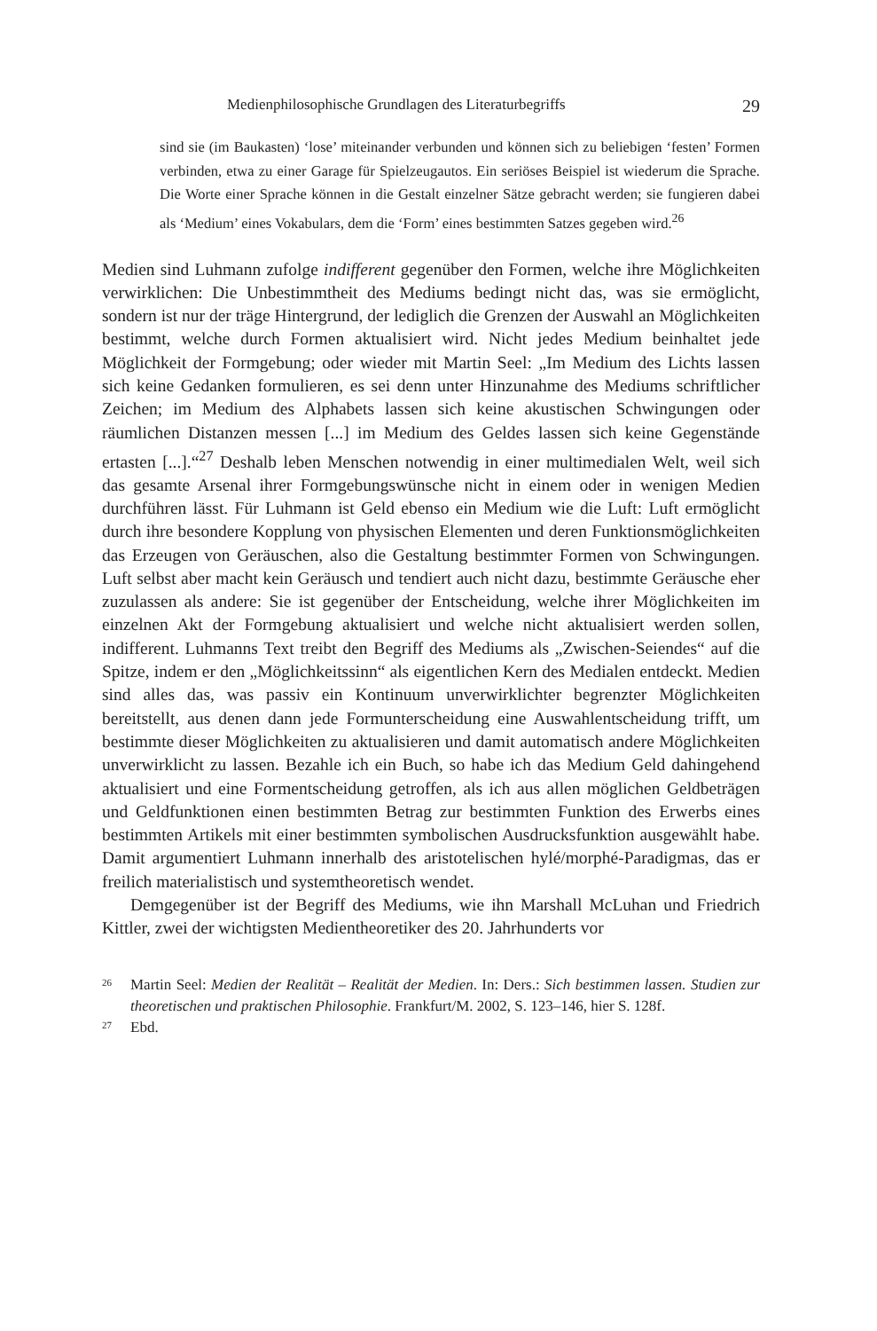Medienphilosophische Grundlagen des Literaturbegriffs 29
sind sie (im Baukasten) ‘lose’ miteinander verbunden und können sich zu beliebigen ‘festen’ Formen verbinden, etwa zu einer Garage für Spielzeugautos. Ein seriöses Beispiel ist wiederum die Sprache. Die Worte einer Sprache können in die Gestalt einzelner Sätze gebracht werden; sie fungieren dabei als ‘Medium’ eines Vokabulars, dem die ‘Form’ eines bestimmten Satzes gegeben wird.<sup>26</sup>
Medien sind Luhmann zufolge indifferent gegenüber den Formen, welche ihre Möglichkeiten verwirklichen: Die Unbestimmtheit des Mediums bedingt nicht das, was sie ermöglicht, sondern ist nur der träge Hintergrund, der lediglich die Grenzen der Auswahl an Möglichkeiten bestimmt, welche durch Formen aktualisiert wird. Nicht jedes Medium beinhaltet jede Möglichkeit der Formgebung; oder wieder mit Martin Seel: „Im Medium des Lichts lassen sich keine Gedanken formulieren, es sei denn unter Hinzunahme des Mediums schriftlicher Zeichen; im Medium des Alphabets lassen sich keine akustischen Schwingungen oder räumlichen Distanzen messen [...] im Medium des Geldes lassen sich keine Gegenstände ertasten [...].“<sup>27</sup> Deshalb leben Menschen notwendig in einer multimedialen Welt, weil sich das gesamte Arsenal ihrer Formgebungswünsche nicht in einem oder in wenigen Medien durchführen lässt. Für Luhmann ist Geld ebenso ein Medium wie die Luft: Luft ermöglicht durch ihre besondere Kopplung von physischen Elementen und deren Funktionsmöglichkeiten das Erzeugen von Geräuschen, also die Gestaltung bestimmter Formen von Schwingungen. Luft selbst aber macht kein Geräusch und tendiert auch nicht dazu, bestimmte Geräusche eher zuzulassen als andere: Sie ist gegenüber der Entscheidung, welche ihrer Möglichkeiten im einzelnen Akt der Formgebung aktualisiert und welche nicht aktualisiert werden sollen, indifferent. Luhmanns Text treibt den Begriff des Mediums als „Zwischen-Seiendes“ auf die Spitze, indem er den „Möglichkeitssinn“ als eigentlichen Kern des Medialen entdeckt. Medien sind alles das, was passiv ein Kontinuum unverwirklichter begrenzter Möglichkeiten bereitstellt, aus denen dann jede Formunterscheidung eine Auswahlentscheidung trifft, um bestimmte dieser Möglichkeiten zu aktualisieren und damit automatisch andere Möglichkeiten unverwirklicht zu lassen. Bezahle ich ein Buch, so habe ich das Medium Geld dahingehend aktualisiert und eine Formentscheidung getroffen, als ich aus allen möglichen Geldbeträgen und Geldfunktionen einen bestimmten Betrag zur bestimmten Funktion des Erwerbs eines bestimmten Artikels mit einer bestimmten symbolischen Ausdrucksfunktion ausgewählt habe. Damit argumentiert Luhmann innerhalb des aristotelischen hylé/morphé-Paradigmas, das er freilich materialistisch und systemtheoretisch wendet.
Demgegenüber ist der Begriff des Mediums, wie ihn Marshall McLuhan und Friedrich Kittler, zwei der wichtigsten Medientheoretiker des 20. Jahrhunderts vor
26 Martin Seel: Medien der Realität – Realität der Medien. In: Ders.: Sich bestimmen lassen. Studien zur theoretischen und praktischen Philosophie. Frankfurt/M. 2002, S. 123–146, hier S. 128f.
27 Ebd.